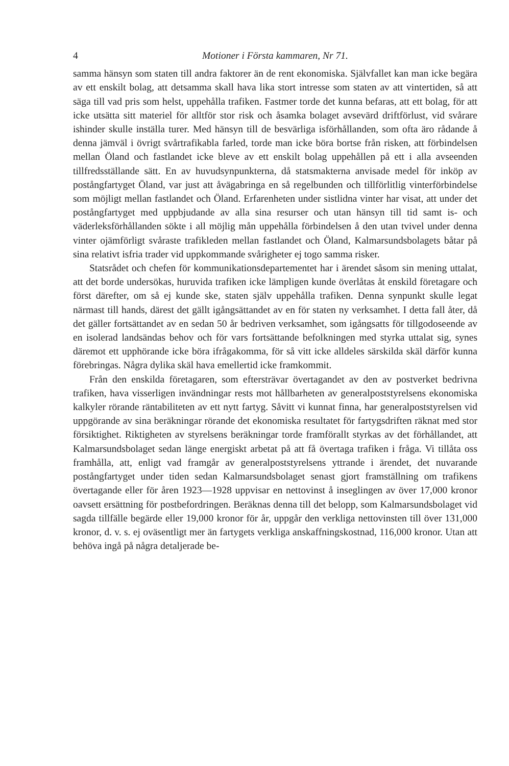4 Motioner i Första kammaren, Nr 71.
samma hänsyn som staten till andra faktorer än de rent ekonomiska. Självfallet kan man icke begära av ett enskilt bolag, att detsamma skall hava lika stort intresse som staten av att vintertiden, så att säga till vad pris som helst, uppehålla trafiken. Fastmer torde det kunna befaras, att ett bolag, för att icke utsätta sitt materiel för alltför stor risk och åsamka bolaget avsevärd driftförlust, vid svårare ishinder skulle inställa turer. Med hänsyn till de besvärliga isförhållanden, som ofta äro rådande å denna jämväl i övrigt svårtrafikabla farled, torde man icke böra bortse från risken, att förbindelsen mellan Öland och fastlandet icke bleve av ett enskilt bolag uppehållen på ett i alla avseenden tillfredsställande sätt. En av huvudsynpunkterna, då statsmakterna anvisade medel för inköp av postångfartyget Öland, var just att åvägabringa en så regelbunden och tillförlitlig vinterförbindelse som möjligt mellan fastlandet och Öland. Erfarenheten under sistlidna vinter har visat, att under det postångfartyget med uppbjudande av alla sina resurser och utan hänsyn till tid samt is- och väderleksförhållanden sökte i all möjlig mån uppehålla förbindelsen å den utan tvivel under denna vinter ojämförligt svåraste trafikleden mellan fastlandet och Öland, Kalmarsundsbolagets båtar på sina relativt isfria trader vid uppkommande svårigheter ej togo samma risker.
Statsrådet och chefen för kommunikationsdepartementet har i ärendet såsom sin mening uttalat, att det borde undersökas, huruvida trafiken icke lämpligen kunde överlåtas åt enskild företagare och först därefter, om så ej kunde ske, staten själv uppehålla trafiken. Denna synpunkt skulle legat närmast till hands, därest det gällt igångsättandet av en för staten ny verksamhet. I detta fall åter, då det gäller fortsättandet av en sedan 50 år bedriven verksamhet, som igångsatts för tillgodoseende av en isolerad landsändas behov och för vars fortsättande befolkningen med styrka uttalat sig, synes däremot ett upphörande icke böra ifrågakomma, för så vitt icke alldeles särskilda skäl därför kunna förebringas. Några dylika skäl hava emellertid icke framkommit.
Från den enskilda företagaren, som eftersträvar övertagandet av den av postverket bedrivna trafiken, hava visserligen invändningar rests mot hållbarheten av generalpoststyrelsens ekonomiska kalkyler rörande räntabiliteten av ett nytt fartyg. Såvitt vi kunnat finna, har generalpoststyrelsen vid uppgörande av sina beräkningar rörande det ekonomiska resultatet för fartygsdriften räknat med stor försiktighet. Riktigheten av styrelsens beräkningar torde framförallt styrkas av det förhållandet, att Kalmarsundsbolaget sedan länge energiskt arbetat på att få övertaga trafiken i fråga. Vi tillåta oss framhålla, att, enligt vad framgår av generalpoststyrelsens yttrande i ärendet, det nuvarande postångfartyget under tiden sedan Kalmarsundsbolaget senast gjort framställning om trafikens övertagande eller för åren 1923—1928 uppvisar en nettovinst å inseglingen av över 17,000 kronor oavsett ersättning för postbefordringen. Beräknas denna till det belopp, som Kalmarsundsbolaget vid sagda tillfälle begärde eller 19,000 kronor för år, uppgår den verkliga nettovinsten till över 131,000 kronor, d. v. s. ej oväsentligt mer än fartygets verkliga anskaffningskostnad, 116,000 kronor. Utan att behöva ingå på några detaljerade be-